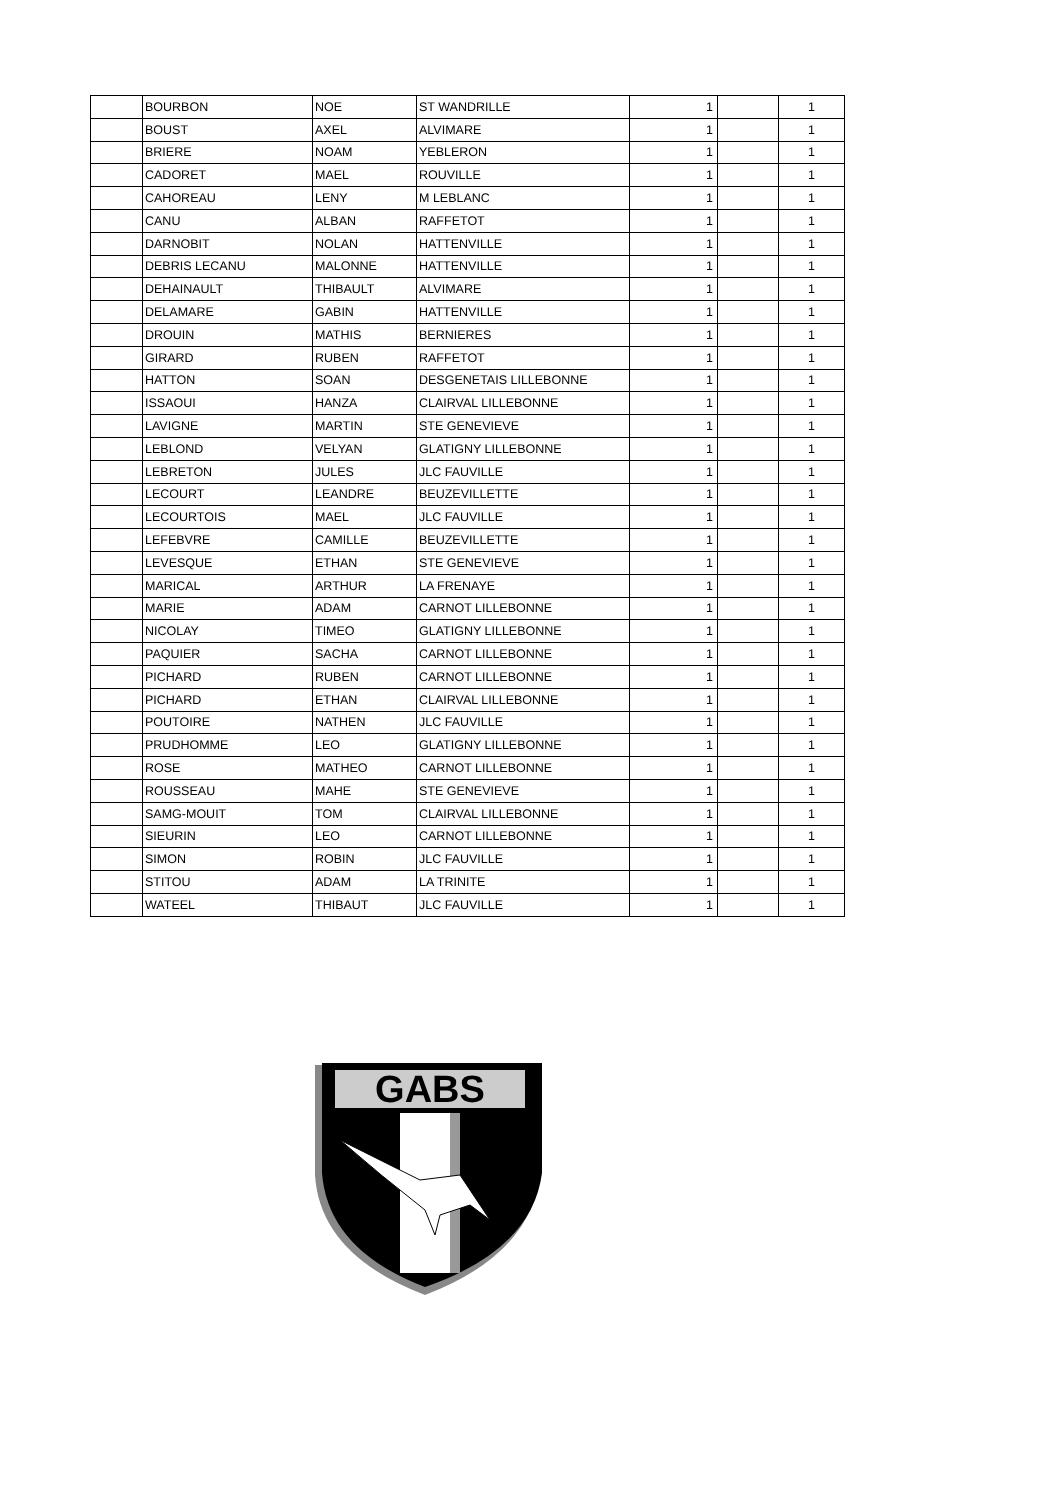| | BOURBON | NOE | ST WANDRILLE | 1 | | 1 |
| | BOUST | AXEL | ALVIMARE | 1 | | 1 |
| | BRIERE | NOAM | YEBLERON | 1 | | 1 |
| | CADORET | MAEL | ROUVILLE | 1 | | 1 |
| | CAHOREAU | LENY | M LEBLANC | 1 | | 1 |
| | CANU | ALBAN | RAFFETOT | 1 | | 1 |
| | DARNOBIT | NOLAN | HATTENVILLE | 1 | | 1 |
| | DEBRIS LECANU | MALONNE | HATTENVILLE | 1 | | 1 |
| | DEHAINAULT | THIBAULT | ALVIMARE | 1 | | 1 |
| | DELAMARE | GABIN | HATTENVILLE | 1 | | 1 |
| | DROUIN | MATHIS | BERNIERES | 1 | | 1 |
| | GIRARD | RUBEN | RAFFETOT | 1 | | 1 |
| | HATTON | SOAN | DESGENETAIS LILLEBONNE | 1 | | 1 |
| | ISSAOUI | HANZA | CLAIRVAL LILLEBONNE | 1 | | 1 |
| | LAVIGNE | MARTIN | STE GENEVIEVE | 1 | | 1 |
| | LEBLOND | VELYAN | GLATIGNY LILLEBONNE | 1 | | 1 |
| | LEBRETON | JULES | JLC FAUVILLE | 1 | | 1 |
| | LECOURT | LEANDRE | BEUZEVILLETTE | 1 | | 1 |
| | LECOURTOIS | MAEL | JLC FAUVILLE | 1 | | 1 |
| | LEFEBVRE | CAMILLE | BEUZEVILLETTE | 1 | | 1 |
| | LEVESQUE | ETHAN | STE GENEVIEVE | 1 | | 1 |
| | MARICAL | ARTHUR | LA FRENAYE | 1 | | 1 |
| | MARIE | ADAM | CARNOT LILLEBONNE | 1 | | 1 |
| | NICOLAY | TIMEO | GLATIGNY LILLEBONNE | 1 | | 1 |
| | PAQUIER | SACHA | CARNOT LILLEBONNE | 1 | | 1 |
| | PICHARD | RUBEN | CARNOT LILLEBONNE | 1 | | 1 |
| | PICHARD | ETHAN | CLAIRVAL LILLEBONNE | 1 | | 1 |
| | POUTOIRE | NATHEN | JLC FAUVILLE | 1 | | 1 |
| | PRUDHOMME | LEO | GLATIGNY LILLEBONNE | 1 | | 1 |
| | ROSE | MATHEO | CARNOT LILLEBONNE | 1 | | 1 |
| | ROUSSEAU | MAHE | STE GENEVIEVE | 1 | | 1 |
| | SAMG-MOUIT | TOM | CLAIRVAL LILLEBONNE | 1 | | 1 |
| | SIEURIN | LEO | CARNOT LILLEBONNE | 1 | | 1 |
| | SIMON | ROBIN | JLC FAUVILLE | 1 | | 1 |
| | STITOU | ADAM | LA TRINITE | 1 | | 1 |
| | WATEEL | THIBAUT | JLC FAUVILLE | 1 | | 1 |
GABS